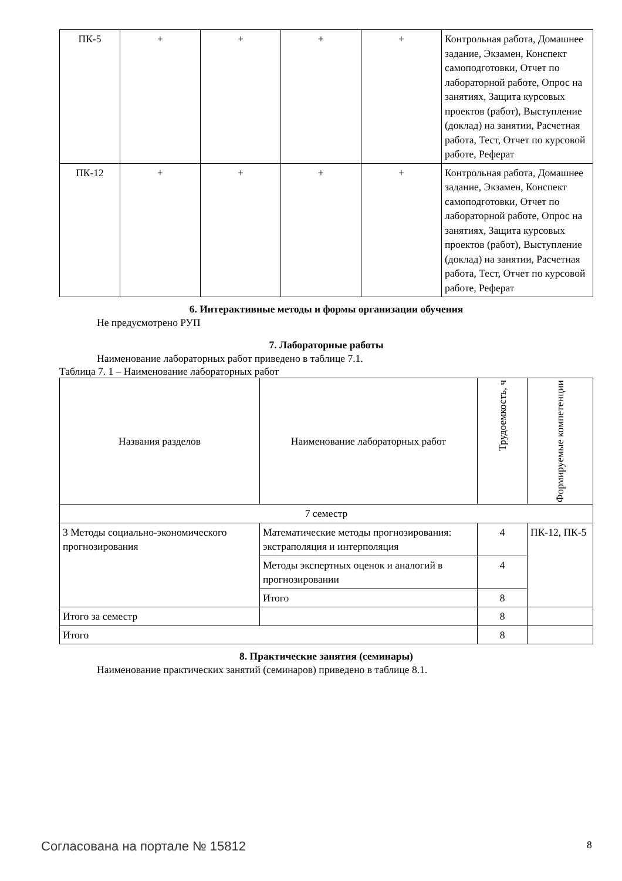| ПК-5 | + | + | + | + | Контрольная работа, Домашнее задание, Экзамен, Конспект самоподготовки, Отчет по лабораторной работе, Опрос на занятиях, Защита курсовых проектов (работ), Выступление (доклад) на занятии, Расчетная работа, Тест, Отчет по курсовой работе, Реферат |
| ПК-12 | + | + | + | + | Контрольная работа, Домашнее задание, Экзамен, Конспект самоподготовки, Отчет по лабораторной работе, Опрос на занятиях, Защита курсовых проектов (работ), Выступление (доклад) на занятии, Расчетная работа, Тест, Отчет по курсовой работе, Реферат |
6. Интерактивные методы и формы организации обучения
Не предусмотрено РУП
7. Лабораторные работы
Наименование лабораторных работ приведено в таблице 7.1.
Таблица 7. 1 – Наименование лабораторных работ
| Названия разделов | Наименование лабораторных работ | Трудоемкость, ч | Формируемые компетенции |
| --- | --- | --- | --- |
| 7 семестр | | | |
| 3 Методы социально-экономического прогнозирования | Математические методы прогнозирования: экстраполяция и интерполяция | 4 | ПК-12, ПК-5 |
| | Методы экспертных оценок и аналогий в прогнозировании | 4 | |
| | Итого | 8 | |
| Итого за семестр | | 8 | |
| Итого | | 8 | |
8. Практические занятия (семинары)
Наименование практических занятий (семинаров) приведено в таблице 8.1.
Согласована на портале № 15812 8